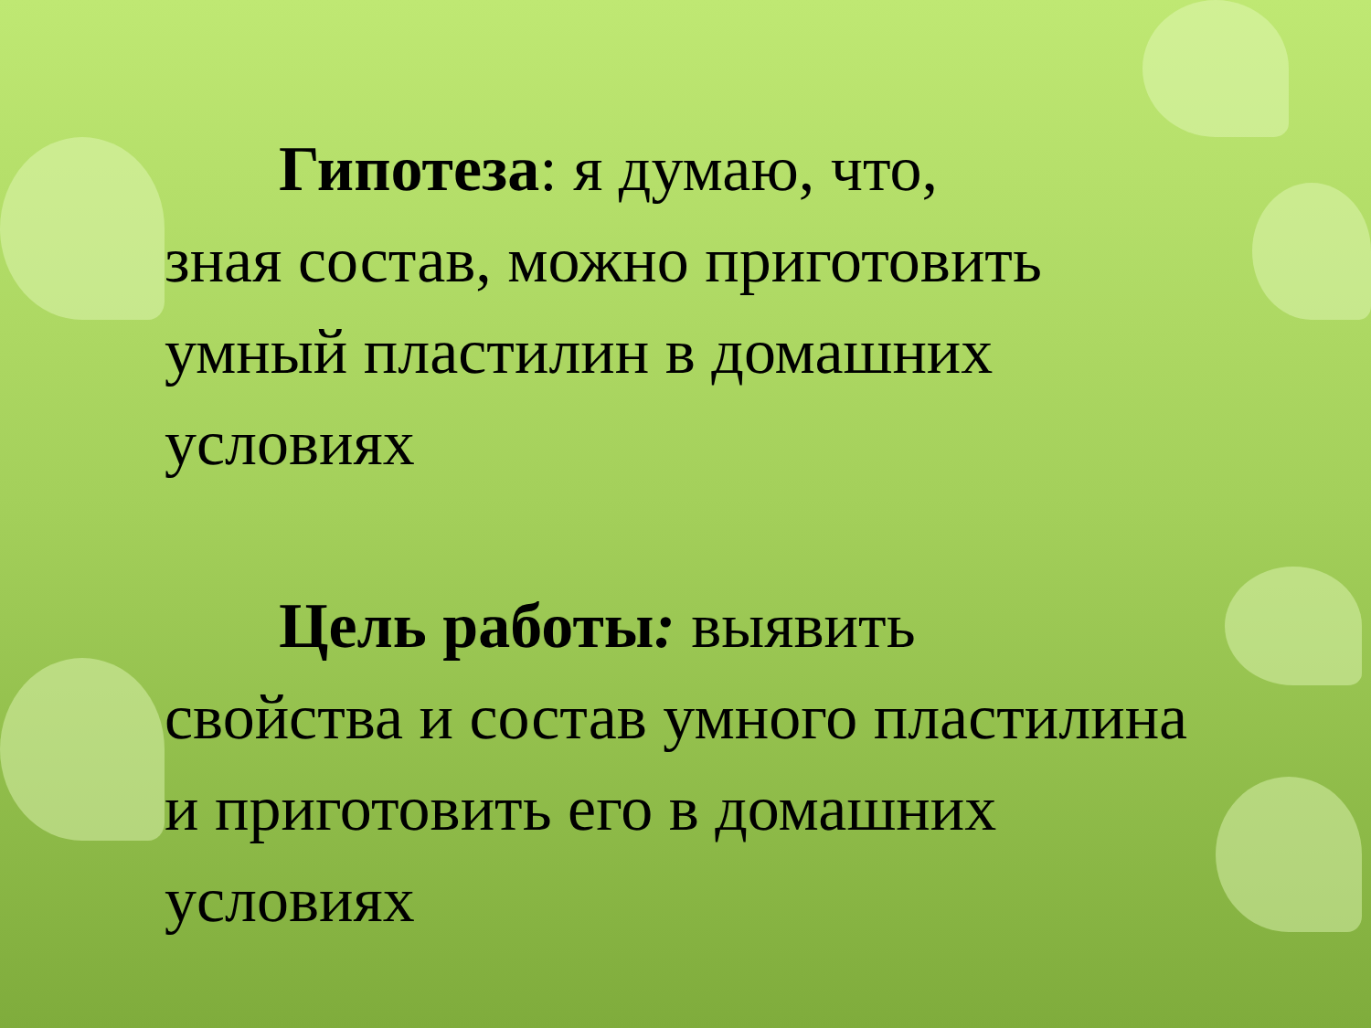Гипотеза: я думаю, что,
зная состав, можно приготовить умный пластилин в домашних условиях
Цель работы: выявить
свойства и состав умного пластилина и приготовить его в домашних условиях